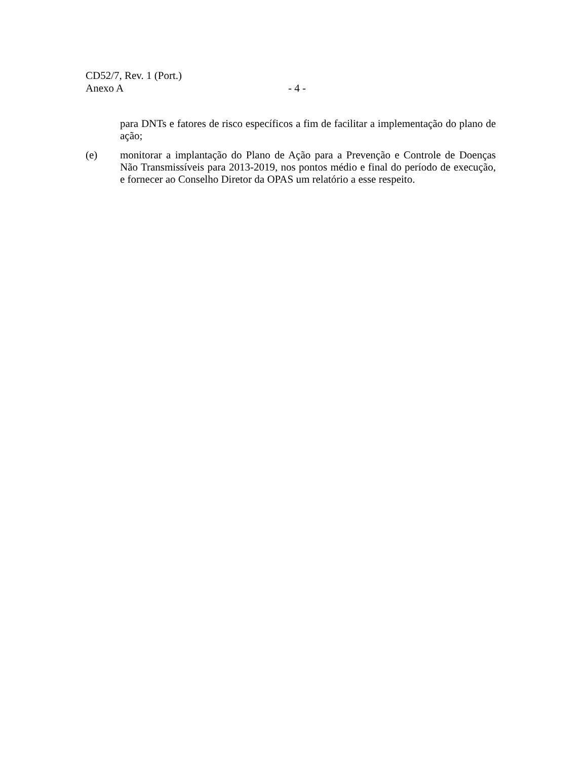CD52/7, Rev. 1 (Port.)
Anexo A - 4 -
para DNTs e fatores de risco específicos a fim de facilitar a implementação do plano de ação;
(e) monitorar a implantação do Plano de Ação para a Prevenção e Controle de Doenças Não Transmissíveis para 2013-2019, nos pontos médio e final do período de execução, e fornecer ao Conselho Diretor da OPAS um relatório a esse respeito.